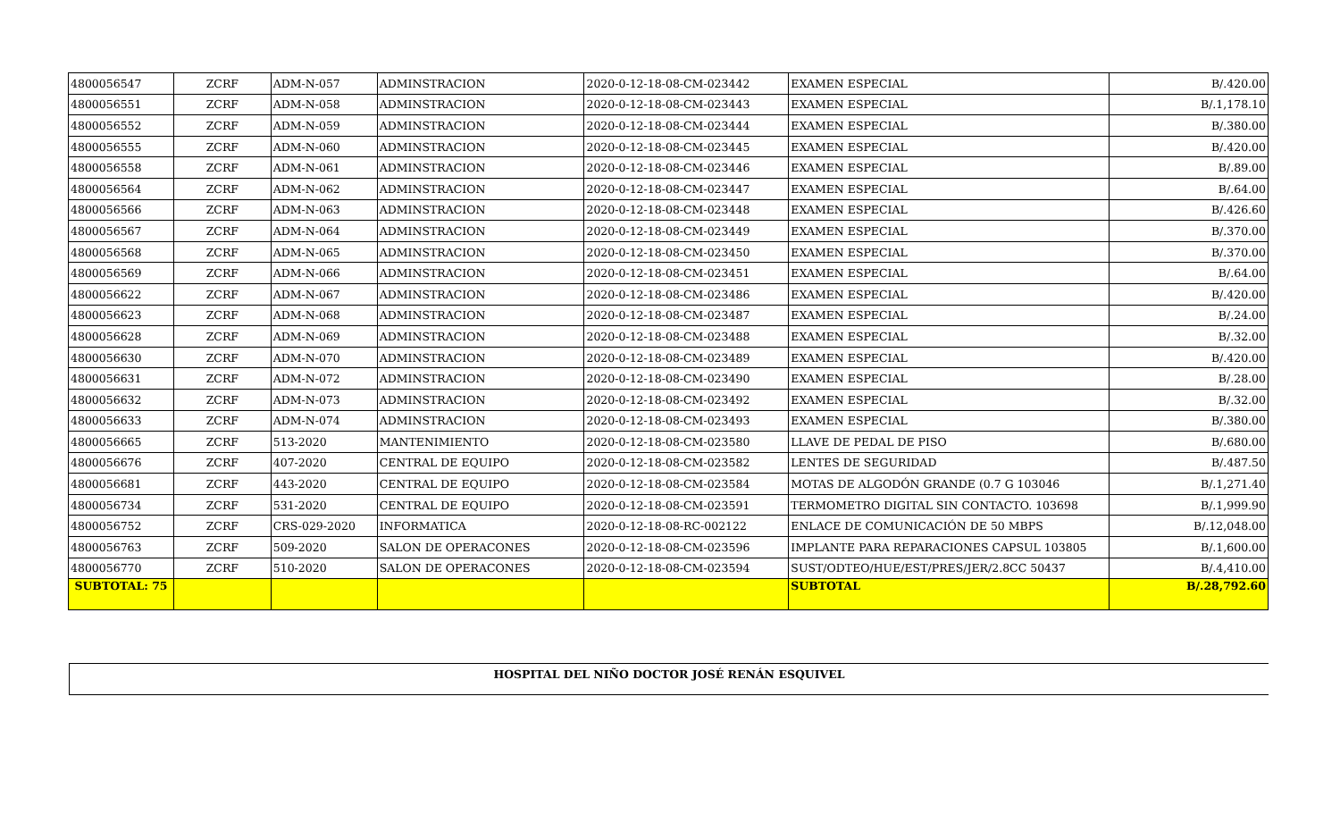| 4800056547 | ZCRF | ADM-N-057 | ADMINSTRACION | 2020-0-12-18-08-CM-023442 | EXAMEN ESPECIAL | B/.420.00 |
| 4800056551 | ZCRF | ADM-N-058 | ADMINSTRACION | 2020-0-12-18-08-CM-023443 | EXAMEN ESPECIAL | B/.1,178.10 |
| 4800056552 | ZCRF | ADM-N-059 | ADMINSTRACION | 2020-0-12-18-08-CM-023444 | EXAMEN ESPECIAL | B/.380.00 |
| 4800056555 | ZCRF | ADM-N-060 | ADMINSTRACION | 2020-0-12-18-08-CM-023445 | EXAMEN ESPECIAL | B/.420.00 |
| 4800056558 | ZCRF | ADM-N-061 | ADMINSTRACION | 2020-0-12-18-08-CM-023446 | EXAMEN ESPECIAL | B/.89.00 |
| 4800056564 | ZCRF | ADM-N-062 | ADMINSTRACION | 2020-0-12-18-08-CM-023447 | EXAMEN ESPECIAL | B/.64.00 |
| 4800056566 | ZCRF | ADM-N-063 | ADMINSTRACION | 2020-0-12-18-08-CM-023448 | EXAMEN ESPECIAL | B/.426.60 |
| 4800056567 | ZCRF | ADM-N-064 | ADMINSTRACION | 2020-0-12-18-08-CM-023449 | EXAMEN ESPECIAL | B/.370.00 |
| 4800056568 | ZCRF | ADM-N-065 | ADMINSTRACION | 2020-0-12-18-08-CM-023450 | EXAMEN ESPECIAL | B/.370.00 |
| 4800056569 | ZCRF | ADM-N-066 | ADMINSTRACION | 2020-0-12-18-08-CM-023451 | EXAMEN ESPECIAL | B/.64.00 |
| 4800056622 | ZCRF | ADM-N-067 | ADMINSTRACION | 2020-0-12-18-08-CM-023486 | EXAMEN ESPECIAL | B/.420.00 |
| 4800056623 | ZCRF | ADM-N-068 | ADMINSTRACION | 2020-0-12-18-08-CM-023487 | EXAMEN ESPECIAL | B/.24.00 |
| 4800056628 | ZCRF | ADM-N-069 | ADMINSTRACION | 2020-0-12-18-08-CM-023488 | EXAMEN ESPECIAL | B/.32.00 |
| 4800056630 | ZCRF | ADM-N-070 | ADMINSTRACION | 2020-0-12-18-08-CM-023489 | EXAMEN ESPECIAL | B/.420.00 |
| 4800056631 | ZCRF | ADM-N-072 | ADMINSTRACION | 2020-0-12-18-08-CM-023490 | EXAMEN ESPECIAL | B/.28.00 |
| 4800056632 | ZCRF | ADM-N-073 | ADMINSTRACION | 2020-0-12-18-08-CM-023492 | EXAMEN ESPECIAL | B/.32.00 |
| 4800056633 | ZCRF | ADM-N-074 | ADMINSTRACION | 2020-0-12-18-08-CM-023493 | EXAMEN ESPECIAL | B/.380.00 |
| 4800056665 | ZCRF | 513-2020 | MANTENIMIENTO | 2020-0-12-18-08-CM-023580 | LLAVE DE PEDAL DE PISO | B/.680.00 |
| 4800056676 | ZCRF | 407-2020 | CENTRAL DE EQUIPO | 2020-0-12-18-08-CM-023582 | LENTES DE SEGURIDAD | B/.487.50 |
| 4800056681 | ZCRF | 443-2020 | CENTRAL DE EQUIPO | 2020-0-12-18-08-CM-023584 | MOTAS DE ALGODÓN GRANDE (0.7 G 103046 | B/.1,271.40 |
| 4800056734 | ZCRF | 531-2020 | CENTRAL DE EQUIPO | 2020-0-12-18-08-CM-023591 | TERMOMETRO DIGITAL SIN CONTACTO. 103698 | B/.1,999.90 |
| 4800056752 | ZCRF | CRS-029-2020 | INFORMATICA | 2020-0-12-18-08-RC-002122 | ENLACE DE COMUNICACIÓN DE 50 MBPS | B/.12,048.00 |
| 4800056763 | ZCRF | 509-2020 | SALON DE OPERACONES | 2020-0-12-18-08-CM-023596 | IMPLANTE PARA REPARACIONES CAPSUL 103805 | B/.1,600.00 |
| 4800056770 | ZCRF | 510-2020 | SALON DE OPERACONES | 2020-0-12-18-08-CM-023594 | SUST/ODTEO/HUE/EST/PRES/JER/2.8CC 50437 | B/.4,410.00 |
| SUBTOTAL: 75 | | | | | SUBTOTAL | B/.28,792.60 |
HOSPITAL DEL NIÑO DOCTOR JOSÉ RENÁN ESQUIVEL